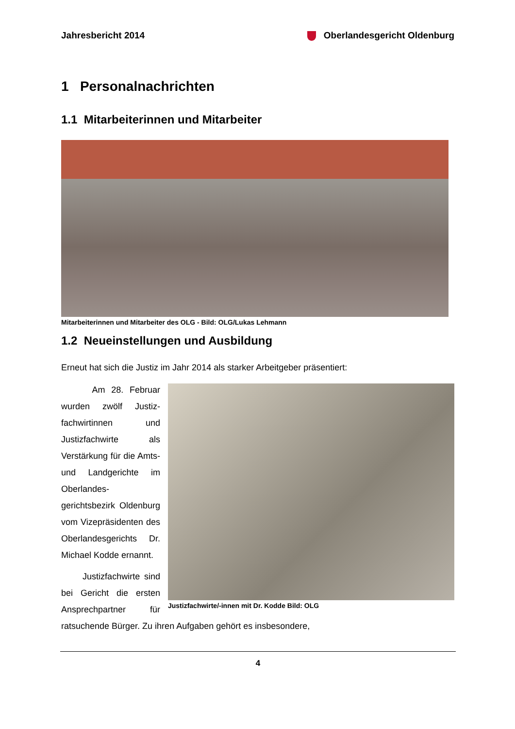Jahresbericht 2014 Oberlandesgericht Oldenburg
1 Personalnachrichten
1.1 Mitarbeiterinnen und Mitarbeiter
Mitarbeiterinnen und Mitarbeiter des OLG - Bild: OLG/Lukas Lehmann
1.2 Neueinstellungen und Ausbildung
Erneut hat sich die Justiz im Jahr 2014 als starker Arbeitgeber präsentiert:
Justizfachwirte/-innen mit Dr. Kodde Bild: OLG
Am 28. Februar wurden zwölf Justiz­fachwirtinnen und Justizfachwirte als Verstärkung für die Amts- und Landge­richte im Oberlandes­gerichtsbezirk Olden­burg vom Vizepräsi­denten des Oberlan­desgerichts Dr. Mi­chael Kodde ernannt.
Justizfachwirte sind bei Gericht die ersten Ansprechpartner für ratsuchende Bürger. Zu ihren Aufgaben gehört es insbesondere,
4